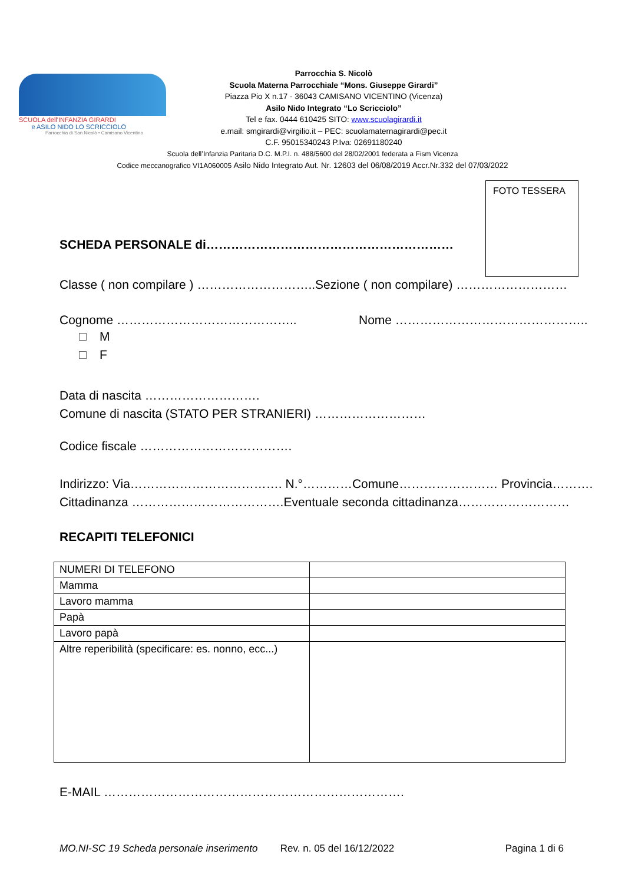SCUOLA dell'INFANZIA GIRARDI
e ASILO NIDO LO SCRICCIOLO
Parrocchia di San Nicolò • Camisano Vicentino
Parrocchia S. Nicolò
Scuola Materna Parrocchiale “Mons. Giuseppe Girardi”
Piazza Pio X n.17 - 36043 CAMISANO VICENTINO (Vicenza)
Asilo Nido Integrato “Lo Scricciolo”
Tel e fax. 0444 610425 SITO: www.scuolagirardi.it
e.mail: smgirardi@virgilio.it – PEC: scuolamaternagirardi@pec.it
C.F. 95015340243 P.Iva: 02691180240
Scuola dell’Infanzia Paritaria D.C. M.P.I. n. 488/5600 del 28/02/2001 federata a Fism Vicenza
Codice meccanografico VI1A060005 Asilo Nido Integrato Aut. Nr. 12603 del 06/08/2019 Accr.Nr.332 del 07/03/2022
FOTO TESSERA
SCHEDA PERSONALE di……………………………………………………
Classe ( non compilare ) ………………………..Sezione ( non compilare) ………………………
Cognome …………………………………….. Nome ………………………………………..
M
F
Data di nascita ……………………….
Comune di nascita (STATO PER STRANIERI) ………………………
Codice fiscale ……………………………….
Indirizzo: Via………………………………. N.°…………Comune…………………… Provincia……….
Cittadinanza ……………………………….Eventuale seconda cittadinanza………………………
RECAPITI TELEFONICI
| NUMERI DI TELEFONO | |
| Mamma | |
| Lavoro mamma | |
| Papà | |
| Lavoro papà | |
| Altre reperibilità (specificare: es. nonno, ecc...) | |
E-MAIL ……………………………………………………………….
MO.NI-SC 19 Scheda personale inserimento Rev. n. 05 del 16/12/2022 Pagina 1 di 6